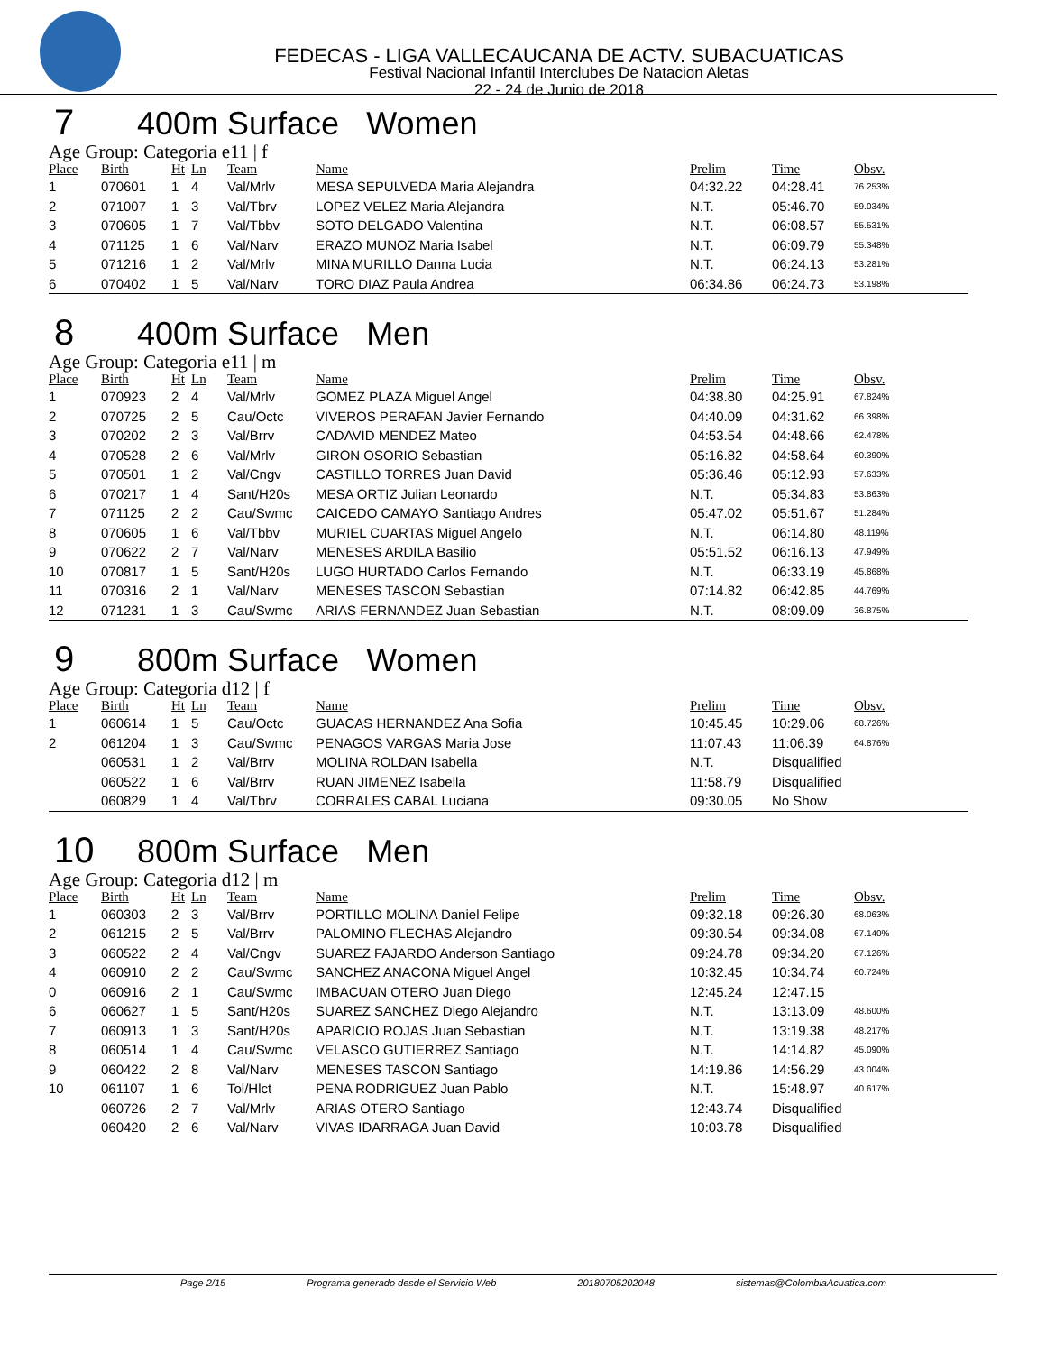FEDECAS - LIGA VALLECAUCANA DE ACTV. SUBACUATICAS
Festival Nacional Infantil Interclubes De Natacion Aletas
22 - 24 de Junio de 2018
7 400m Surface Women
Age Group: Categoria e11 | f
| Place | Birth | Ht | Ln | Team | Name | Prelim | Time | Obsv. |
| --- | --- | --- | --- | --- | --- | --- | --- | --- |
| 1 | 070601 | 1 | 4 | Val/Mrlv | MESA SEPULVEDA Maria Alejandra | 04:32.22 | 04:28.41 | 76.253% |
| 2 | 071007 | 1 | 3 | Val/Tbrv | LOPEZ VELEZ Maria Alejandra | N.T. | 05:46.70 | 59.034% |
| 3 | 070605 | 1 | 7 | Val/Tbbv | SOTO DELGADO Valentina | N.T. | 06:08.57 | 55.531% |
| 4 | 071125 | 1 | 6 | Val/Narv | ERAZO MUNOZ Maria Isabel | N.T. | 06:09.79 | 55.348% |
| 5 | 071216 | 1 | 2 | Val/Mrlv | MINA MURILLO Danna Lucia | N.T. | 06:24.13 | 53.281% |
| 6 | 070402 | 1 | 5 | Val/Narv | TORO DIAZ Paula Andrea | 06:34.86 | 06:24.73 | 53.198% |
8 400m Surface Men
Age Group: Categoria e11 | m
| Place | Birth | Ht | Ln | Team | Name | Prelim | Time | Obsv. |
| --- | --- | --- | --- | --- | --- | --- | --- | --- |
| 1 | 070923 | 2 | 4 | Val/Mrlv | GOMEZ PLAZA Miguel Angel | 04:38.80 | 04:25.91 | 67.824% |
| 2 | 070725 | 2 | 5 | Cau/Octc | VIVEROS PERAFAN Javier Fernando | 04:40.09 | 04:31.62 | 66.398% |
| 3 | 070202 | 2 | 3 | Val/Brrv | CADAVID MENDEZ Mateo | 04:53.54 | 04:48.66 | 62.478% |
| 4 | 070528 | 2 | 6 | Val/Mrlv | GIRON OSORIO Sebastian | 05:16.82 | 04:58.64 | 60.390% |
| 5 | 070501 | 1 | 2 | Val/Cngv | CASTILLO TORRES Juan David | 05:36.46 | 05:12.93 | 57.633% |
| 6 | 070217 | 1 | 4 | Sant/H20s | MESA ORTIZ Julian Leonardo | N.T. | 05:34.83 | 53.863% |
| 7 | 071125 | 2 | 2 | Cau/Swmc | CAICEDO CAMAYO Santiago Andres | 05:47.02 | 05:51.67 | 51.284% |
| 8 | 070605 | 1 | 6 | Val/Tbbv | MURIEL CUARTAS Miguel Angelo | N.T. | 06:14.80 | 48.119% |
| 9 | 070622 | 2 | 7 | Val/Narv | MENESES ARDILA Basilio | 05:51.52 | 06:16.13 | 47.949% |
| 10 | 070817 | 1 | 5 | Sant/H20s | LUGO HURTADO Carlos Fernando | N.T. | 06:33.19 | 45.868% |
| 11 | 070316 | 2 | 1 | Val/Narv | MENESES TASCON Sebastian | 07:14.82 | 06:42.85 | 44.769% |
| 12 | 071231 | 1 | 3 | Cau/Swmc | ARIAS FERNANDEZ Juan Sebastian | N.T. | 08:09.09 | 36.875% |
9 800m Surface Women
Age Group: Categoria d12 | f
| Place | Birth | Ht | Ln | Team | Name | Prelim | Time | Obsv. |
| --- | --- | --- | --- | --- | --- | --- | --- | --- |
| 1 | 060614 | 1 | 5 | Cau/Octc | GUACAS HERNANDEZ Ana Sofia | 10:45.45 | 10:29.06 | 68.726% |
| 2 | 061204 | 1 | 3 | Cau/Swmc | PENAGOS VARGAS Maria Jose | 11:07.43 | 11:06.39 | 64.876% |
| | 060531 | 1 | 2 | Val/Brrv | MOLINA ROLDAN Isabella | N.T. | Disqualified | |
| | 060522 | 1 | 6 | Val/Brrv | RUAN JIMENEZ Isabella | 11:58.79 | Disqualified | |
| | 060829 | 1 | 4 | Val/Tbrv | CORRALES CABAL Luciana | 09:30.05 | No Show | |
10 800m Surface Men
Age Group: Categoria d12 | m
| Place | Birth | Ht | Ln | Team | Name | Prelim | Time | Obsv. |
| --- | --- | --- | --- | --- | --- | --- | --- | --- |
| 1 | 060303 | 2 | 3 | Val/Brrv | PORTILLO MOLINA Daniel Felipe | 09:32.18 | 09:26.30 | 68.063% |
| 2 | 061215 | 2 | 5 | Val/Brrv | PALOMINO FLECHAS Alejandro | 09:30.54 | 09:34.08 | 67.140% |
| 3 | 060522 | 2 | 4 | Val/Cngv | SUAREZ FAJARDO Anderson Santiago | 09:24.78 | 09:34.20 | 67.126% |
| 4 | 060910 | 2 | 2 | Cau/Swmc | SANCHEZ ANACONA Miguel Angel | 10:32.45 | 10:34.74 | 60.724% |
| 0 | 060916 | 2 | 1 | Cau/Swmc | IMBACUAN OTERO Juan Diego | 12:45.24 | 12:47.15 | |
| 6 | 060627 | 1 | 5 | Sant/H20s | SUAREZ SANCHEZ Diego Alejandro | N.T. | 13:13.09 | 48.600% |
| 7 | 060913 | 1 | 3 | Sant/H20s | APARICIO ROJAS Juan Sebastian | N.T. | 13:19.38 | 48.217% |
| 8 | 060514 | 1 | 4 | Cau/Swmc | VELASCO GUTIERREZ Santiago | N.T. | 14:14.82 | 45.090% |
| 9 | 060422 | 2 | 8 | Val/Narv | MENESES TASCON Santiago | 14:19.86 | 14:56.29 | 43.004% |
| 10 | 061107 | 1 | 6 | Tol/Hlct | PENA RODRIGUEZ Juan Pablo | N.T. | 15:48.97 | 40.617% |
| | 060726 | 2 | 7 | Val/Mrlv | ARIAS OTERO Santiago | 12:43.74 | Disqualified | |
| | 060420 | 2 | 6 | Val/Narv | VIVAS IDARRAGA Juan David | 10:03.78 | Disqualified | |
Page 2/15 Programa generado desde el Servicio Web 20180705202048 sistemas@ColombiaAcuatica.com